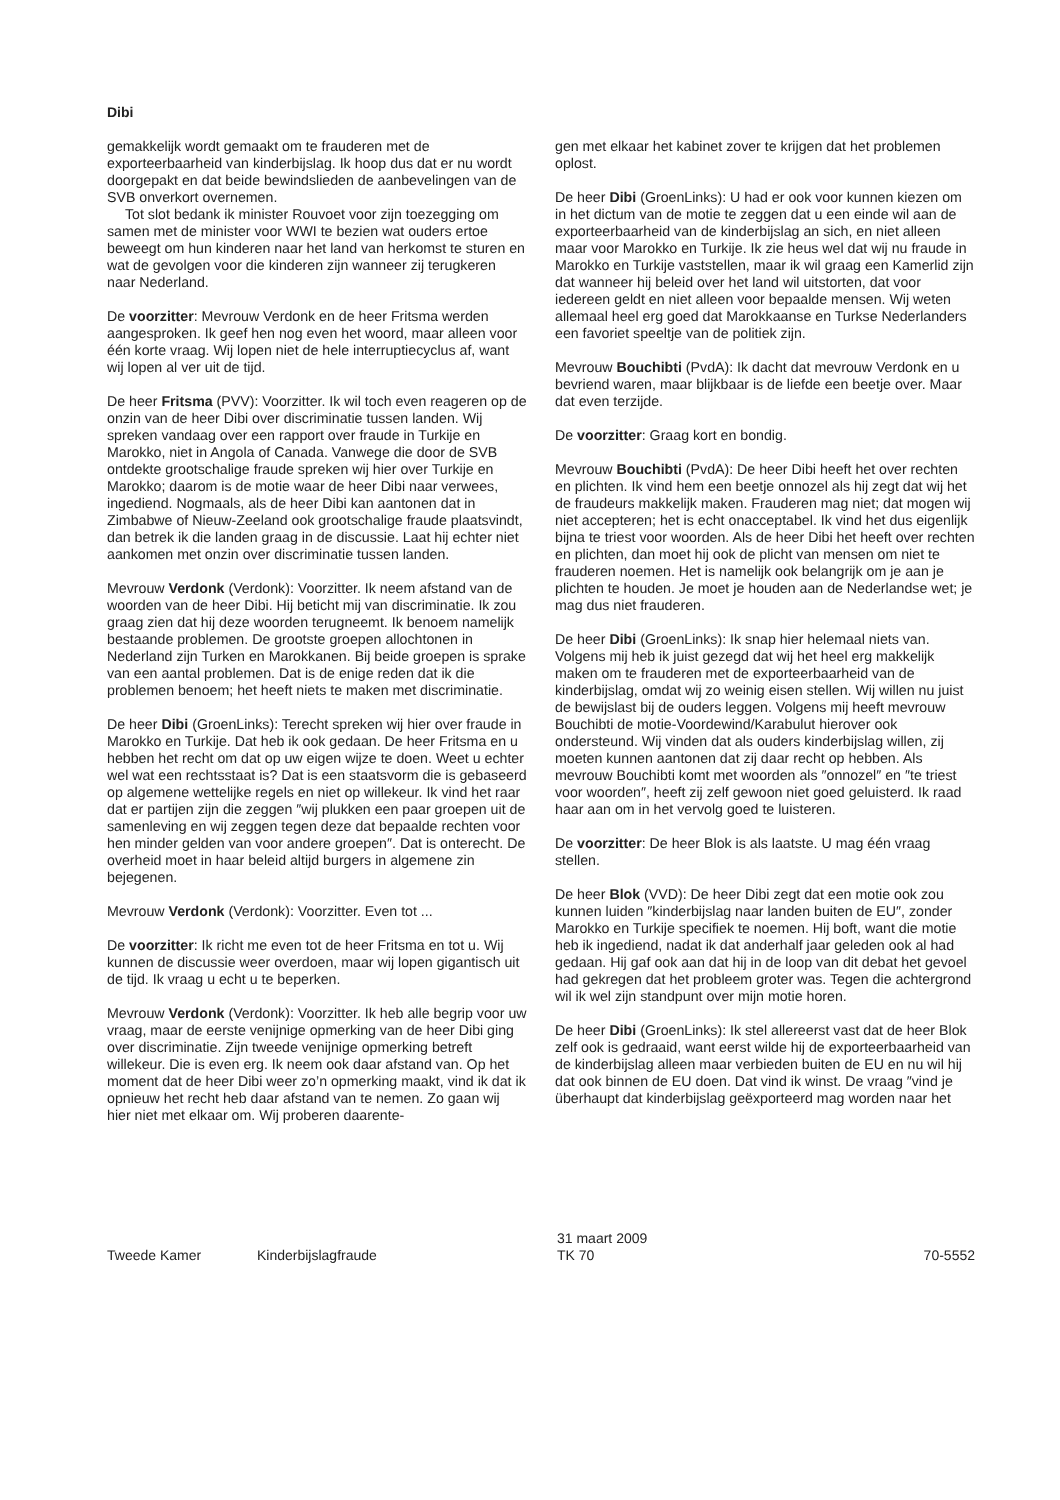Dibi
gemakkelijk wordt gemaakt om te frauderen met de exporteerbaarheid van kinderbijslag. Ik hoop dus dat er nu wordt doorgepakt en dat beide bewindslieden de aanbevelingen van de SVB onverkort overnemen.
Tot slot bedank ik minister Rouvoet voor zijn toezegging om samen met de minister voor WWI te bezien wat ouders ertoe beweegt om hun kinderen naar het land van herkomst te sturen en wat de gevolgen voor die kinderen zijn wanneer zij terugkeren naar Nederland.
De voorzitter: Mevrouw Verdonk en de heer Fritsma werden aangesproken. Ik geef hen nog even het woord, maar alleen voor één korte vraag. Wij lopen niet de hele interruptiecyclus af, want wij lopen al ver uit de tijd.
De heer Fritsma (PVV): Voorzitter. Ik wil toch even reageren op de onzin van de heer Dibi over discriminatie tussen landen. Wij spreken vandaag over een rapport over fraude in Turkije en Marokko, niet in Angola of Canada. Vanwege die door de SVB ontdekte grootschalige fraude spreken wij hier over Turkije en Marokko; daarom is de motie waar de heer Dibi naar verwees, ingediend. Nogmaals, als de heer Dibi kan aantonen dat in Zimbabwe of Nieuw-Zeeland ook grootschalige fraude plaatsvindt, dan betrek ik die landen graag in de discussie. Laat hij echter niet aankomen met onzin over discriminatie tussen landen.
Mevrouw Verdonk (Verdonk): Voorzitter. Ik neem afstand van de woorden van de heer Dibi. Hij beticht mij van discriminatie. Ik zou graag zien dat hij deze woorden terugneemt. Ik benoem namelijk bestaande problemen. De grootste groepen allochtonen in Nederland zijn Turken en Marokkanen. Bij beide groepen is sprake van een aantal problemen. Dat is de enige reden dat ik die problemen benoem; het heeft niets te maken met discriminatie.
De heer Dibi (GroenLinks): Terecht spreken wij hier over fraude in Marokko en Turkije. Dat heb ik ook gedaan. De heer Fritsma en u hebben het recht om dat op uw eigen wijze te doen. Weet u echter wel wat een rechtsstaat is? Dat is een staatsvorm die is gebaseerd op algemene wettelijke regels en niet op willekeur. Ik vind het raar dat er partijen zijn die zeggen ″wij plukken een paar groepen uit de samenleving en wij zeggen tegen deze dat bepaalde rechten voor hen minder gelden van voor andere groepen″. Dat is onterecht. De overheid moet in haar beleid altijd burgers in algemene zin bejegenen.
Mevrouw Verdonk (Verdonk): Voorzitter. Even tot ...
De voorzitter: Ik richt me even tot de heer Fritsma en tot u. Wij kunnen de discussie weer overdoen, maar wij lopen gigantisch uit de tijd. Ik vraag u echt u te beperken.
Mevrouw Verdonk (Verdonk): Voorzitter. Ik heb alle begrip voor uw vraag, maar de eerste venijnige opmerking van de heer Dibi ging over discriminatie. Zijn tweede venijnige opmerking betreft willekeur. Die is even erg. Ik neem ook daar afstand van. Op het moment dat de heer Dibi weer zo’n opmerking maakt, vind ik dat ik opnieuw het recht heb daar afstand van te nemen. Zo gaan wij hier niet met elkaar om. Wij proberen daarente-
gen met elkaar het kabinet zover te krijgen dat het problemen oplost.
De heer Dibi (GroenLinks): U had er ook voor kunnen kiezen om in het dictum van de motie te zeggen dat u een einde wil aan de exporteerbaarheid van de kinderbijslag an sich, en niet alleen maar voor Marokko en Turkije. Ik zie heus wel dat wij nu fraude in Marokko en Turkije vaststellen, maar ik wil graag een Kamerlid zijn dat wanneer hij beleid over het land wil uitstorten, dat voor iedereen geldt en niet alleen voor bepaalde mensen. Wij weten allemaal heel erg goed dat Marokkaanse en Turkse Nederlanders een favoriet speeltje van de politiek zijn.
Mevrouw Bouchibti (PvdA): Ik dacht dat mevrouw Verdonk en u bevriend waren, maar blijkbaar is de liefde een beetje over. Maar dat even terzijde.
De voorzitter: Graag kort en bondig.
Mevrouw Bouchibti (PvdA): De heer Dibi heeft het over rechten en plichten. Ik vind hem een beetje onnozel als hij zegt dat wij het de fraudeurs makkelijk maken. Frauderen mag niet; dat mogen wij niet accepteren; het is echt onacceptabel. Ik vind het dus eigenlijk bijna te triest voor woorden. Als de heer Dibi het heeft over rechten en plichten, dan moet hij ook de plicht van mensen om niet te frauderen noemen. Het is namelijk ook belangrijk om je aan je plichten te houden. Je moet je houden aan de Nederlandse wet; je mag dus niet frauderen.
De heer Dibi (GroenLinks): Ik snap hier helemaal niets van. Volgens mij heb ik juist gezegd dat wij het heel erg makkelijk maken om te frauderen met de exporteerbaarheid van de kinderbijslag, omdat wij zo weinig eisen stellen. Wij willen nu juist de bewijslast bij de ouders leggen. Volgens mij heeft mevrouw Bouchibti de motie-Voordewind/Karabulut hierover ook ondersteund. Wij vinden dat als ouders kinderbijslag willen, zij moeten kunnen aantonen dat zij daar recht op hebben. Als mevrouw Bouchibti komt met woorden als ″onnozel″ en ″te triest voor woorden″, heeft zij zelf gewoon niet goed geluisterd. Ik raad haar aan om in het vervolg goed te luisteren.
De voorzitter: De heer Blok is als laatste. U mag één vraag stellen.
De heer Blok (VVD): De heer Dibi zegt dat een motie ook zou kunnen luiden ″kinderbijslag naar landen buiten de EU″, zonder Marokko en Turkije specifiek te noemen. Hij boft, want die motie heb ik ingediend, nadat ik dat anderhalf jaar geleden ook al had gedaan. Hij gaf ook aan dat hij in de loop van dit debat het gevoel had gekregen dat het probleem groter was. Tegen die achtergrond wil ik wel zijn standpunt over mijn motie horen.
De heer Dibi (GroenLinks): Ik stel allereerst vast dat de heer Blok zelf ook is gedraaid, want eerst wilde hij de exporteerbaarheid van de kinderbijslag alleen maar verbieden buiten de EU en nu wil hij dat ook binnen de EU doen. Dat vind ik winst. De vraag ″vind je überhaupt dat kinderbijslag geëxporteerd mag worden naar het
Tweede Kamer Kinderbijslagfraude 31 maart 2009
TK 70 70-5552